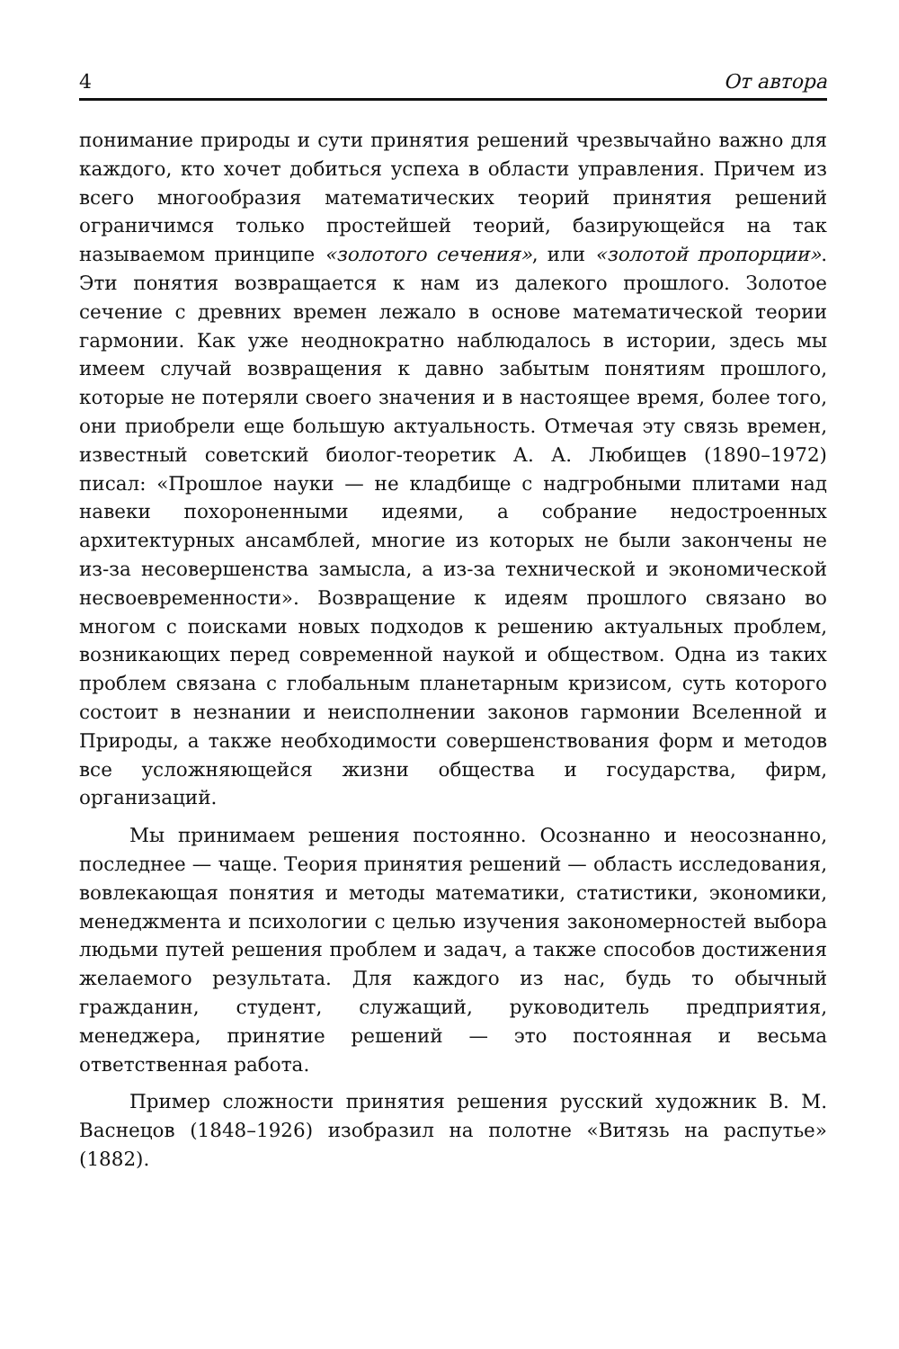4 От автора
понимание природы и сути принятия решений чрезвычайно важно для каждого, кто хочет добиться успеха в области управления. Причем из всего многообразия математических теорий принятия решений ограничимся только простейшей теорий, базирующейся на так называемом принципе «золотого сечения», или «золотой пропорции». Эти понятия возвращается к нам из далекого прошлого. Золотое сечение с древних времен лежало в основе математической теории гармонии. Как уже неоднократно наблюдалось в истории, здесь мы имеем случай возвращения к давно забытым понятиям прошлого, которые не потеряли своего значения и в настоящее время, более того, они приобрели еще большую актуальность. Отмечая эту связь времен, известный советский биолог-теоретик А. А. Любищев (1890–1972) писал: «Прошлое науки — не кладбище с надгробными плитами над навеки похороненными идеями, а собрание недостроенных архитектурных ансамблей, многие из которых не были закончены не из-за несовершенства замысла, а из-за технической и экономической несвоевременности». Возвращение к идеям прошлого связано во многом с поисками новых подходов к решению актуальных проблем, возникающих перед современной наукой и обществом. Одна из таких проблем связана с глобальным планетарным кризисом, суть которого состоит в незнании и неисполнении законов гармонии Вселенной и Природы, а также необходимости совершенствования форм и методов все усложняющейся жизни общества и государства, фирм, организаций.
Мы принимаем решения постоянно. Осознанно и неосознанно, последнее — чаще. Теория принятия решений — область исследования, вовлекающая понятия и методы математики, статистики, экономики, менеджмента и психологии с целью изучения закономерностей выбора людьми путей решения проблем и задач, а также способов достижения желаемого результата. Для каждого из нас, будь то обычный гражданин, студент, служащий, руководитель предприятия, менеджера, принятие решений — это постоянная и весьма ответственная работа.
Пример сложности принятия решения русский художник В. М. Васнецов (1848–1926) изобразил на полотне «Витязь на распутье» (1882).